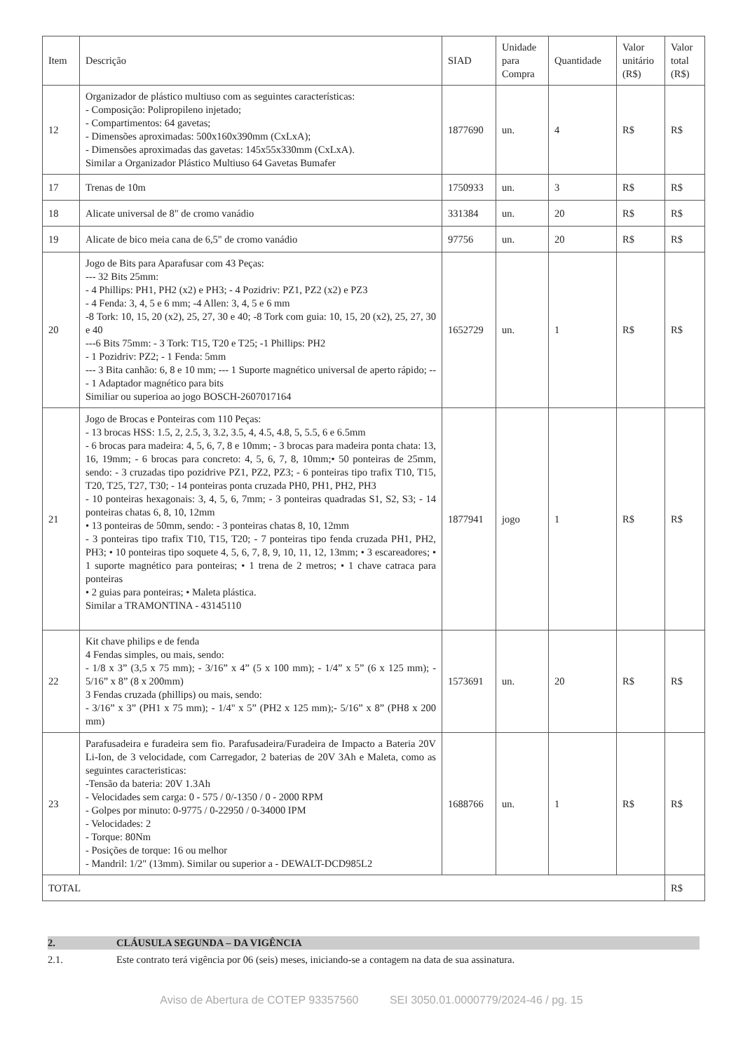| Item | Descrição | SIAD | Unidade para Compra | Quantidade | Valor unitário (R$) | Valor total (R$) |
| --- | --- | --- | --- | --- | --- | --- |
| 12 | Organizador de plástico multiuso com as seguintes características: - Composição: Polipropileno injetado; - Compartimentos: 64 gavetas; - Dimensões aproximadas: 500x160x390mm (CxLxA); - Dimensões aproximadas das gavetas: 145x55x330mm (CxLxA). Similar a Organizador Plástico Multiuso 64 Gavetas Bumafer | 1877690 | un. | 4 | R$ | R$ |
| 17 | Trenas de 10m | 1750933 | un. | 3 | R$ | R$ |
| 18 | Alicate universal de 8" de cromo vanádio | 331384 | un. | 20 | R$ | R$ |
| 19 | Alicate de bico meia cana de 6,5" de cromo vanádio | 97756 | un. | 20 | R$ | R$ |
| 20 | Jogo de Bits para Aparafusar com 43 Peças: --- 32 Bits 25mm: - 4 Phillips: PH1, PH2 (x2) e PH3; - 4 Pozidriv: PZ1, PZ2 (x2) e PZ3 - 4 Fenda: 3, 4, 5 e 6 mm; -4 Allen: 3, 4, 5 e 6 mm -8 Tork: 10, 15, 20 (x2), 25, 27, 30 e 40; -8 Tork com guia: 10, 15, 20 (x2), 25, 27, 30 e 40 ---6 Bits 75mm: - 3 Tork: T15, T20 e T25; -1 Phillips: PH2 - 1 Pozidriv: PZ2; - 1 Fenda: 5mm --- 3 Bita canhão: 6, 8 e 10 mm; --- 1 Suporte magnético universal de aperto rápido; --- 1 Adaptador magnético para bits Similiar ou superioa ao jogo BOSCH-2607017164 | 1652729 | un. | 1 | R$ | R$ |
| 21 | Jogo de Brocas e Ponteiras com 110 Peças: - 13 brocas HSS: 1.5, 2, 2.5, 3, 3.2, 3.5, 4, 4.5, 4.8, 5, 5.5, 6 e 6.5mm - 6 brocas para madeira: 4, 5, 6, 7, 8 e 10mm; - 3 brocas para madeira ponta chata: 13, 16, 19mm; - 6 brocas para concreto: 4, 5, 6, 7, 8, 10mm;• 50 ponteiras de 25mm, sendo: - 3 cruzadas tipo pozidrive PZ1, PZ2, PZ3; - 6 ponteiras tipo trafix T10, T15, T20, T25, T27, T30; - 14 ponteiras ponta cruzada PH0, PH1, PH2, PH3 - 10 ponteiras hexagonais: 3, 4, 5, 6, 7mm; - 3 ponteiras quadradas S1, S2, S3; - 14 ponteiras chatas 6, 8, 10, 12mm • 13 ponteiras de 50mm, sendo: - 3 ponteiras chatas 8, 10, 12mm - 3 ponteiras tipo trafix T10, T15, T20; - 7 ponteiras tipo fenda cruzada PH1, PH2, PH3; • 10 ponteiras tipo soquete 4, 5, 6, 7, 8, 9, 10, 11, 12, 13mm; • 3 escareadores; • 1 suporte magnético para ponteiras; • 1 trena de 2 metros; • 1 chave catraca para ponteiras • 2 guias para ponteiras; • Maleta plástica. Similar a TRAMONTINA - 43145110 | 1877941 | jogo | 1 | R$ | R$ |
| 22 | Kit chave philips e de fenda 4 Fendas simples, ou mais, sendo: - 1/8 x 3” (3,5 x 75 mm); - 3/16” x 4” (5 x 100 mm); - 1/4” x 5” (6 x 125 mm); - 5/16” x 8” (8 x 200mm) 3 Fendas cruzada (phillips) ou mais, sendo: - 3/16” x 3” (PH1 x 75 mm); - 1/4" x 5” (PH2 x 125 mm);- 5/16” x 8” (PH8 x 200 mm) | 1573691 | un. | 20 | R$ | R$ |
| 23 | Parafusadeira e furadeira sem fio. Parafusadeira/Furadeira de Impacto a Bateria 20V Li-Ion, de 3 velocidade, com Carregador, 2 baterias de 20V 3Ah e Maleta, como as seguintes caracteristicas: -Tensão da bateria: 20V 1.3Ah - Velocidades sem carga: 0 - 575 / 0/-1350 / 0 - 2000 RPM - Golpes por minuto: 0-9775 / 0-22950 / 0-34000 IPM - Velocidades: 2 - Torque: 80Nm - Posições de torque: 16 ou melhor - Mandril: 1/2" (13mm). Similar ou superior a - DEWALT-DCD985L2 | 1688766 | un. | 1 | R$ | R$ |
| TOTAL | | | | | | R$ |
2. CLÁUSULA SEGUNDA – DA VIGÊNCIA
2.1. Este contrato terá vigência por 06 (seis) meses, iniciando-se a contagem na data de sua assinatura.
Aviso de Abertura de COTEP 93357560 SEI 3050.01.0000779/2024-46 / pg. 15